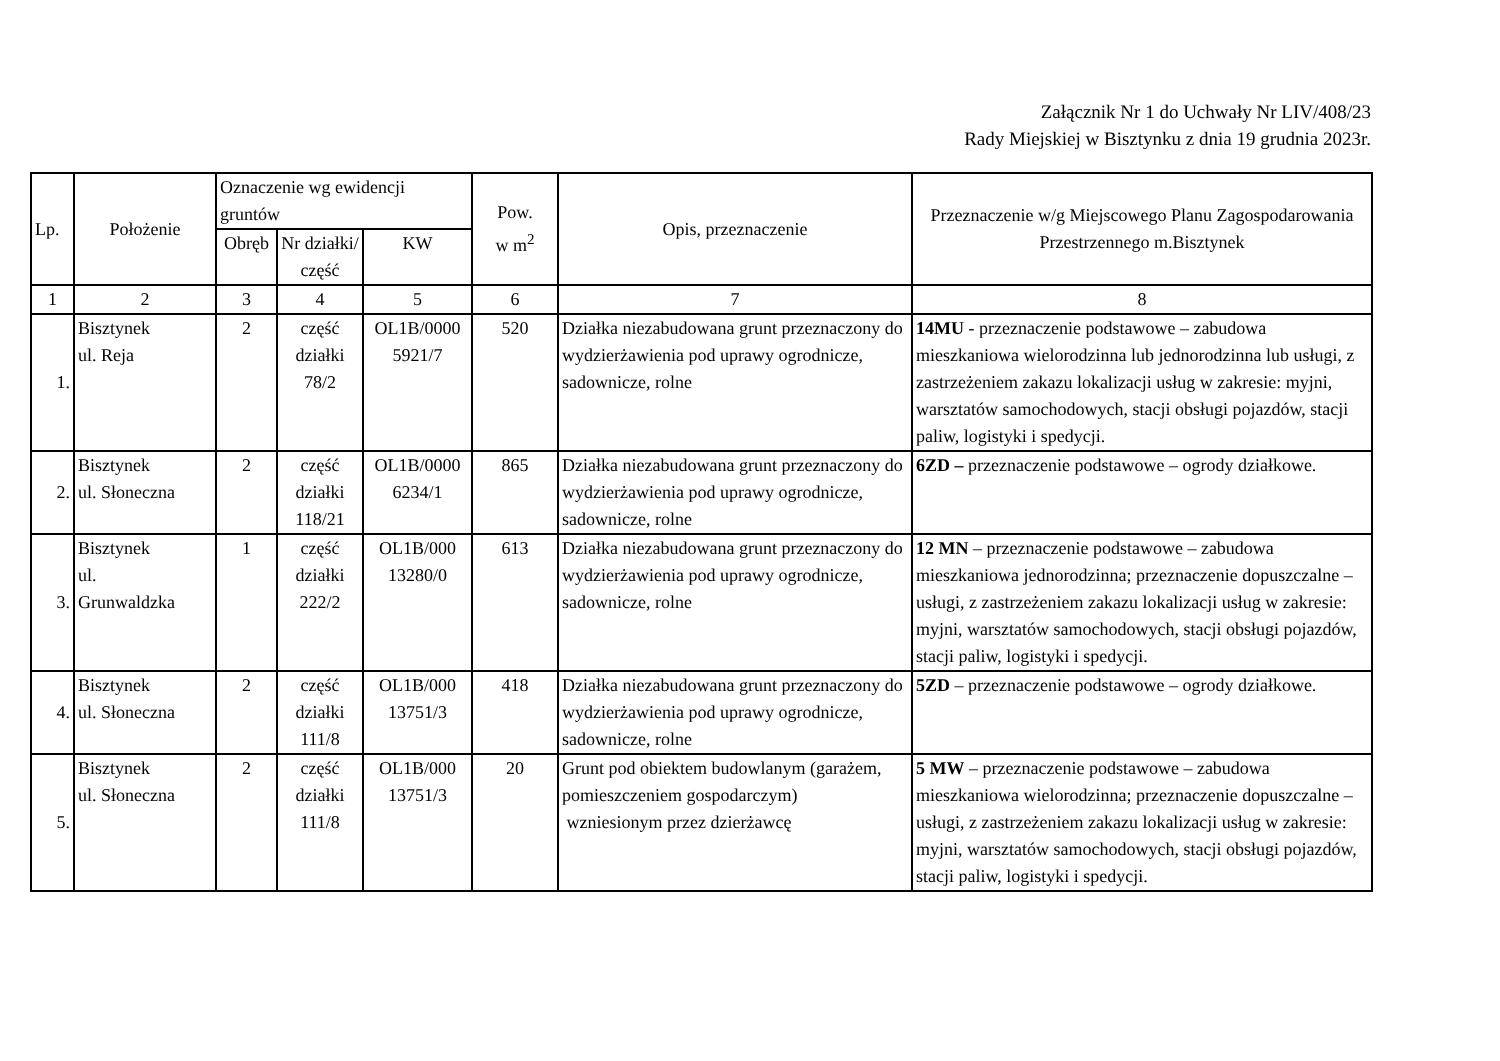Załącznik Nr 1 do Uchwały Nr LIV/408/23
Rady Miejskiej w Bisztynku z dnia 19 grudnia 2023r.
| Lp. | Położenie | Oznaczenie wg ewidencji gruntów | | | Pow. w m<sup>2</sup> | Opis, przeznaczenie | Przeznaczenie w/g Miejscowego Planu Zagospodarowania Przestrzennego m.Bisztynek |
| --- | --- | --- | --- | --- | --- | --- | --- |
| | | Obręb | Nr działki/ część | KW | | | |
| 1 | 2 | 3 | 4 | 5 | 6 | 7 | 8 |
| 1. | Bisztynek ul. Reja | 2 | część działki 78/2 | OL1B/0000 5921/7 | 520 | Działka niezabudowana grunt przeznaczony do wydzierżawienia pod uprawy ogrodnicze, sadownicze, rolne | 14MU - przeznaczenie podstawowe – zabudowa mieszkaniowa wielorodzinna lub jednorodzinna lub usługi, z zastrzeżeniem zakazu lokalizacji usług w zakresie: myjni, warsztatów samochodowych, stacji obsługi pojazdów, stacji paliw, logistyki i spedycji. |
| 2. | Bisztynek ul. Słoneczna | 2 | część działki 118/21 | OL1B/0000 6234/1 | 865 | Działka niezabudowana grunt przeznaczony do wydzierżawienia pod uprawy ogrodnicze, sadownicze, rolne | 6ZD – przeznaczenie podstawowe – ogrody działkowe. |
| 3. | Bisztynek ul. Grunwaldzka | 1 | część działki 222/2 | OL1B/000 13280/0 | 613 | Działka niezabudowana grunt przeznaczony do wydzierżawienia pod uprawy ogrodnicze, sadownicze, rolne | 12 MN – przeznaczenie podstawowe – zabudowa mieszkaniowa jednorodzinna; przeznaczenie dopuszczalne – usługi, z zastrzeżeniem zakazu lokalizacji usług w zakresie: myjni, warsztatów samochodowych, stacji obsługi pojazdów, stacji paliw, logistyki i spedycji. |
| 4. | Bisztynek ul. Słoneczna | 2 | część działki 111/8 | OL1B/000 13751/3 | 418 | Działka niezabudowana grunt przeznaczony do wydzierżawienia pod uprawy ogrodnicze, sadownicze, rolne | 5ZD – przeznaczenie podstawowe – ogrody działkowe. |
| 5. | Bisztynek ul. Słoneczna | 2 | część działki 111/8 | OL1B/000 13751/3 | 20 | Grunt pod obiektem budowlanym (garażem, pomieszczeniem gospodarczym) wzniesionym przez dzierżawcę | 5 MW – przeznaczenie podstawowe – zabudowa mieszkaniowa wielorodzinna; przeznaczenie dopuszczalne – usługi, z zastrzeżeniem zakazu lokalizacji usług w zakresie: myjni, warsztatów samochodowych, stacji obsługi pojazdów, stacji paliw, logistyki i spedycji. |